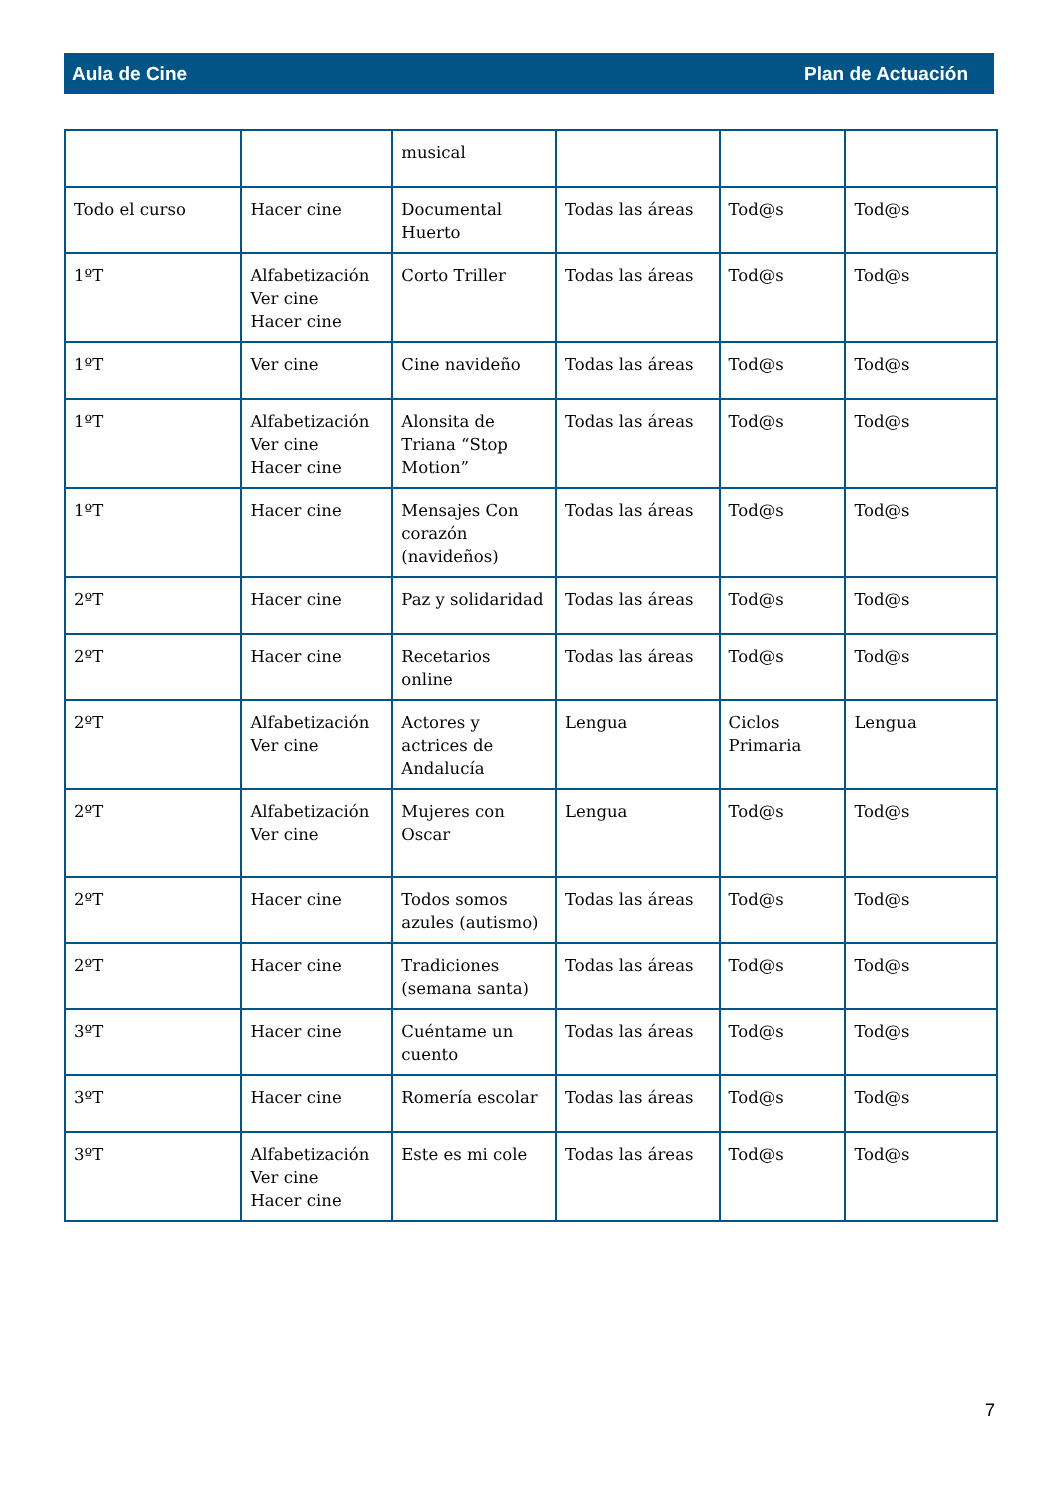Aula de Cine Plan de Actuación
| | | musical | | | |
| Todo el curso | Hacer cine | Documental Huerto | Todas las áreas | Tod@s | Tod@s |
| 1ºT | Alfabetización Ver cine Hacer cine | Corto Triller | Todas las áreas | Tod@s | Tod@s |
| 1ºT | Ver cine | Cine navideño | Todas las áreas | Tod@s | Tod@s |
| 1ºT | Alfabetización Ver cine Hacer cine | Alonsita de Triana “Stop Motion” | Todas las áreas | Tod@s | Tod@s |
| 1ºT | Hacer cine | Mensajes Con corazón (navideños) | Todas las áreas | Tod@s | Tod@s |
| 2ºT | Hacer cine | Paz y solidaridad | Todas las áreas | Tod@s | Tod@s |
| 2ºT | Hacer cine | Recetarios online | Todas las áreas | Tod@s | Tod@s |
| 2ºT | Alfabetización Ver cine | Actores y actrices de Andalucía | Lengua | Ciclos Primaria | Lengua |
| 2ºT | Alfabetización Ver cine | Mujeres con Oscar | Lengua | Tod@s | Tod@s |
| 2ºT | Hacer cine | Todos somos azules (autismo) | Todas las áreas | Tod@s | Tod@s |
| 2ºT | Hacer cine | Tradiciones (semana santa) | Todas las áreas | Tod@s | Tod@s |
| 3ºT | Hacer cine | Cuéntame un cuento | Todas las áreas | Tod@s | Tod@s |
| 3ºT | Hacer cine | Romería escolar | Todas las áreas | Tod@s | Tod@s |
| 3ºT | Alfabetización Ver cine Hacer cine | Este es mi cole | Todas las áreas | Tod@s | Tod@s |
7